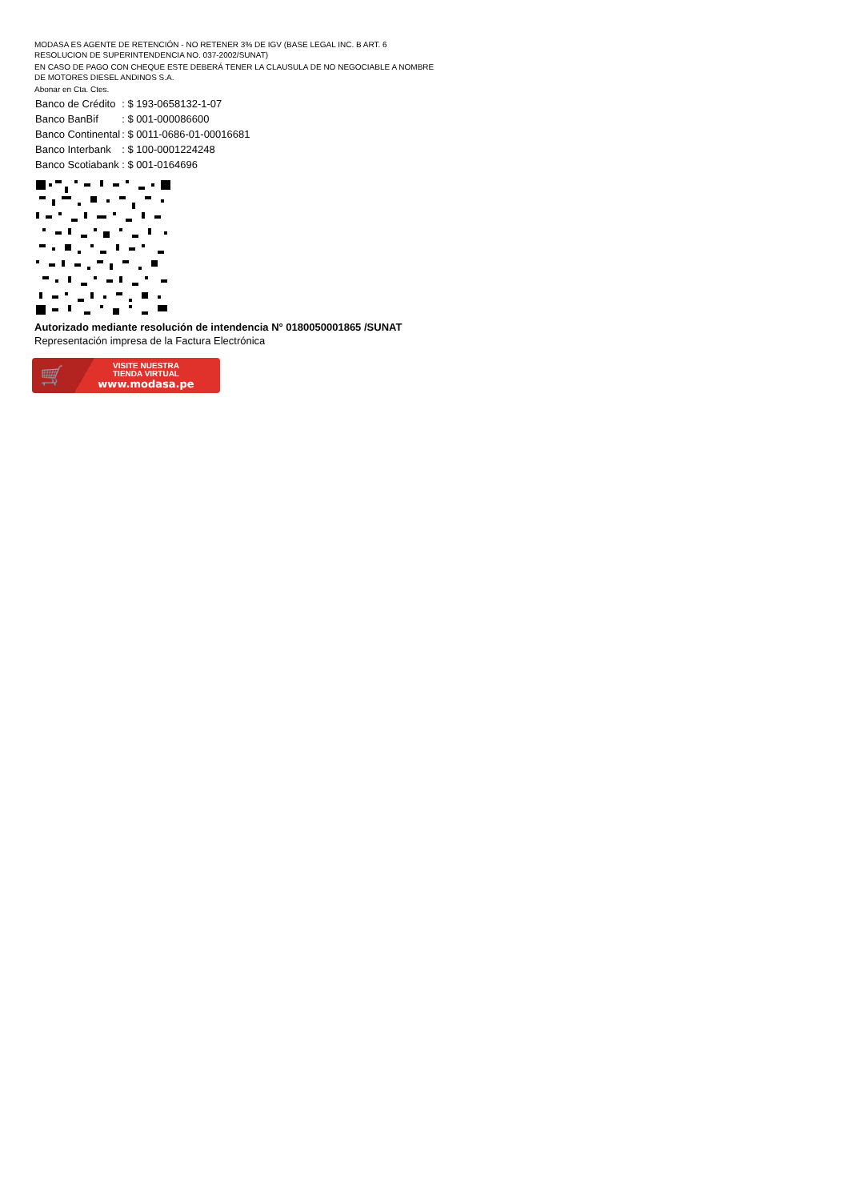MODASA ES AGENTE DE RETENCIÓN - NO RETENER 3% DE IGV (BASE LEGAL INC. B ART. 6 RESOLUCION DE SUPERINTENDENCIA NO. 037-2002/SUNAT)
EN CASO DE PAGO CON CHEQUE ESTE DEBERÁ TENER LA CLAUSULA DE NO NEGOCIABLE A NOMBRE DE MOTORES DIESEL ANDINOS S.A.
Abonar en Cta. Ctes.
| Banco de Crédito | : $ 193-0658132-1-07 |
| Banco BanBif | : $ 001-000086600 |
| Banco Continental | : $ 0011-0686-01-00016681 |
| Banco Interbank | : $ 100-0001224248 |
| Banco Scotiabank | : $ 001-0164696 |
Autorizado mediante resolución de intendencia N° 0180050001865 /SUNAT
Representación impresa de la Factura Electrónica
🛒
VISITE NUESTRA
TIENDA VIRTUAL
www.modasa.pe